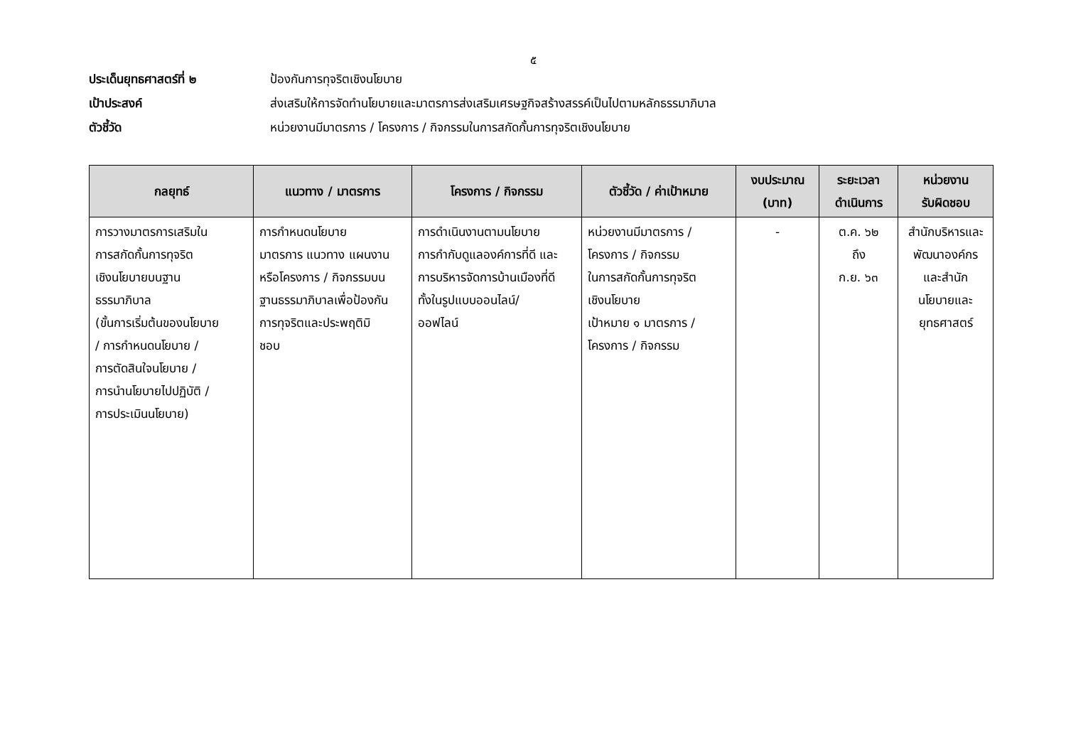๕
ประเด็นยุทธศาสตร์ที่ ๒ ป้องกันการทุจริตเชิงนโยบาย
เป้าประสงค์ ส่งเสริมให้การจัดทำนโยบายและมาตรการส่งเสริมเศรษฐกิจสร้างสรรค์เป็นไปตามหลักธรรมาภิบาล
ตัวชี้วัด หน่วยงานมีมาตรการ / โครงการ / กิจกรรมในการสกัดกั้นการทุจริตเชิงนโยบาย
| กลยุทธ์ | แนวทาง / มาตรการ | โครงการ / กิจกรรม | ตัวชี้วัด / ค่าเป้าหมาย | งบประมาณ (บาท) | ระยะเวลา ดำเนินการ | หน่วยงาน รับผิดชอบ |
| --- | --- | --- | --- | --- | --- | --- |
| การวางมาตรการเสริมใน การสกัดกั้นการทุจริต เชิงนโยบายบนฐาน ธรรมาภิบาล (ขั้นการเริ่มต้นของนโยบาย / การกำหนดนโยบาย / การตัดสินใจนโยบาย / การนำนโยบายไปปฏิบัติ / การประเมินนโยบาย) | การกำหนดนโยบาย มาตรการ แนวทาง แผนงาน หรือโครงการ / กิจกรรมบน ฐานธรรมาภิบาลเพื่อป้องกัน การทุจริตและประพฤติมิ ชอบ | การดำเนินงานตามนโยบาย การกำกับดูแลองค์การที่ดี และ การบริหารจัดการบ้านเมืองที่ดี ทั้งในรูปแบบออนไลน์/ ออฟไลน์ | หน่วยงานมีมาตรการ / โครงการ / กิจกรรม ในการสกัดกั้นการทุจริต เชิงนโยบาย เป้าหมาย ๑ มาตรการ / โครงการ / กิจกรรม | - | ต.ค. ๖๒ ถึง ก.ย. ๖๓ | สำนักบริหารและ พัฒนาองค์กร และสำนัก นโยบายและ ยุทธศาสตร์ |